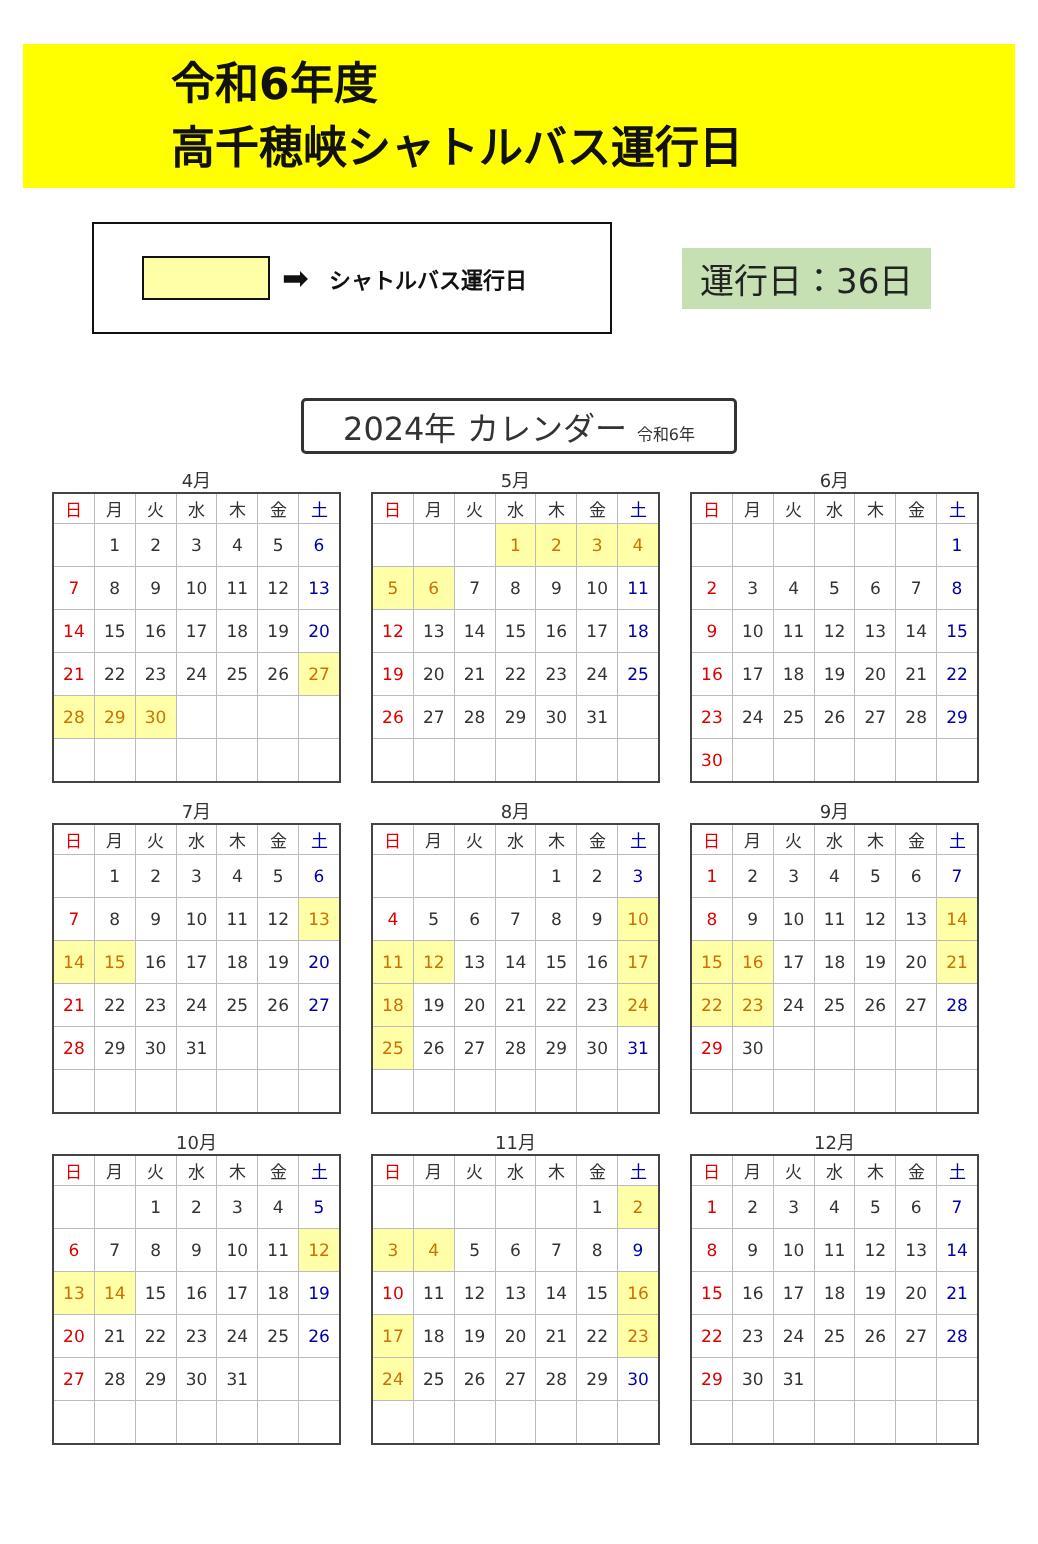令和6年度
高千穂峡シャトルバス運行日
➡
シャトルバス運行日
運行日：36日
2024年 カレンダー 令和6年
4月
| 日 | 月 | 火 | 水 | 木 | 金 | 土 |
| --- | --- | --- | --- | --- | --- | --- |
| | 1 | 2 | 3 | 4 | 5 | 6 |
| 7 | 8 | 9 | 10 | 11 | 12 | 13 |
| 14 | 15 | 16 | 17 | 18 | 19 | 20 |
| 21 | 22 | 23 | 24 | 25 | 26 | 27 |
| 28 | 29 | 30 | | | | |
5月
| 日 | 月 | 火 | 水 | 木 | 金 | 土 |
| --- | --- | --- | --- | --- | --- | --- |
| | | | 1 | 2 | 3 | 4 |
| 5 | 6 | 7 | 8 | 9 | 10 | 11 |
| 12 | 13 | 14 | 15 | 16 | 17 | 18 |
| 19 | 20 | 21 | 22 | 23 | 24 | 25 |
| 26 | 27 | 28 | 29 | 30 | 31 | |
6月
| 日 | 月 | 火 | 水 | 木 | 金 | 土 |
| --- | --- | --- | --- | --- | --- | --- |
| | | | | | | 1 |
| 2 | 3 | 4 | 5 | 6 | 7 | 8 |
| 9 | 10 | 11 | 12 | 13 | 14 | 15 |
| 16 | 17 | 18 | 19 | 20 | 21 | 22 |
| 23 | 24 | 25 | 26 | 27 | 28 | 29 |
| 30 | | | | | | |
7月
| 日 | 月 | 火 | 水 | 木 | 金 | 土 |
| --- | --- | --- | --- | --- | --- | --- |
| | 1 | 2 | 3 | 4 | 5 | 6 |
| 7 | 8 | 9 | 10 | 11 | 12 | 13 |
| 14 | 15 | 16 | 17 | 18 | 19 | 20 |
| 21 | 22 | 23 | 24 | 25 | 26 | 27 |
| 28 | 29 | 30 | 31 | | | |
8月
| 日 | 月 | 火 | 水 | 木 | 金 | 土 |
| --- | --- | --- | --- | --- | --- | --- |
| | | | | 1 | 2 | 3 |
| 4 | 5 | 6 | 7 | 8 | 9 | 10 |
| 11 | 12 | 13 | 14 | 15 | 16 | 17 |
| 18 | 19 | 20 | 21 | 22 | 23 | 24 |
| 25 | 26 | 27 | 28 | 29 | 30 | 31 |
9月
| 日 | 月 | 火 | 水 | 木 | 金 | 土 |
| --- | --- | --- | --- | --- | --- | --- |
| 1 | 2 | 3 | 4 | 5 | 6 | 7 |
| 8 | 9 | 10 | 11 | 12 | 13 | 14 |
| 15 | 16 | 17 | 18 | 19 | 20 | 21 |
| 22 | 23 | 24 | 25 | 26 | 27 | 28 |
| 29 | 30 | | | | | |
10月
| 日 | 月 | 火 | 水 | 木 | 金 | 土 |
| --- | --- | --- | --- | --- | --- | --- |
| | | 1 | 2 | 3 | 4 | 5 |
| 6 | 7 | 8 | 9 | 10 | 11 | 12 |
| 13 | 14 | 15 | 16 | 17 | 18 | 19 |
| 20 | 21 | 22 | 23 | 24 | 25 | 26 |
| 27 | 28 | 29 | 30 | 31 | | |
11月
| 日 | 月 | 火 | 水 | 木 | 金 | 土 |
| --- | --- | --- | --- | --- | --- | --- |
| | | | | | 1 | 2 |
| 3 | 4 | 5 | 6 | 7 | 8 | 9 |
| 10 | 11 | 12 | 13 | 14 | 15 | 16 |
| 17 | 18 | 19 | 20 | 21 | 22 | 23 |
| 24 | 25 | 26 | 27 | 28 | 29 | 30 |
12月
| 日 | 月 | 火 | 水 | 木 | 金 | 土 |
| --- | --- | --- | --- | --- | --- | --- |
| 1 | 2 | 3 | 4 | 5 | 6 | 7 |
| 8 | 9 | 10 | 11 | 12 | 13 | 14 |
| 15 | 16 | 17 | 18 | 19 | 20 | 21 |
| 22 | 23 | 24 | 25 | 26 | 27 | 28 |
| 29 | 30 | 31 | | | | |